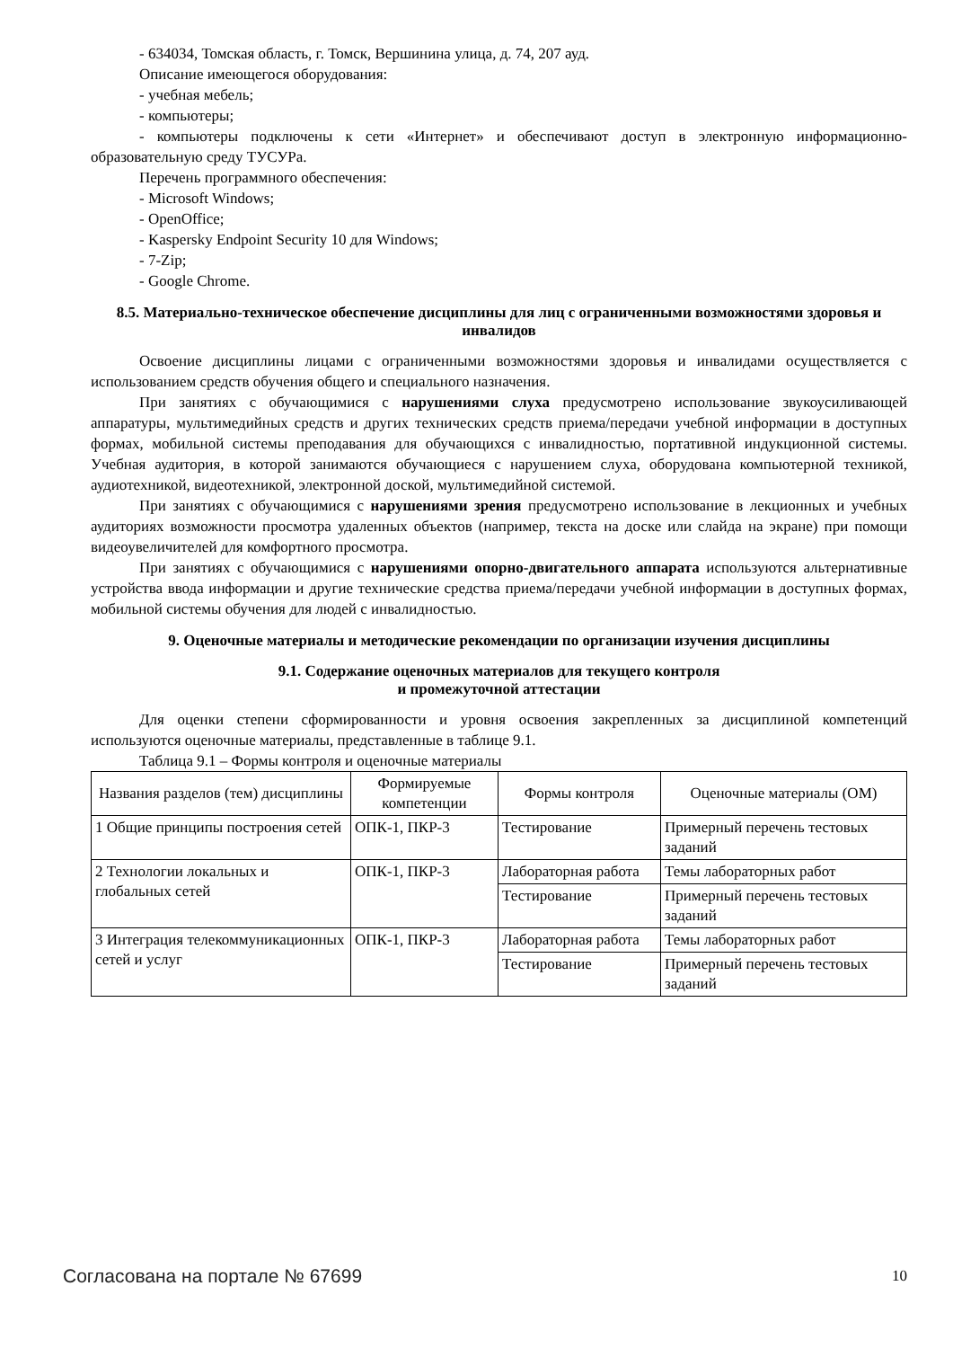- 634034, Томская область, г. Томск, Вершинина улица, д. 74, 207 ауд.
Описание имеющегося оборудования:
- учебная мебель;
- компьютеры;
- компьютеры подключены к сети «Интернет» и обеспечивают доступ в электронную информационно-образовательную среду ТУСУРа.
Перечень программного обеспечения:
- Microsoft Windows;
- OpenOffice;
- Kaspersky Endpoint Security 10 для Windows;
- 7-Zip;
- Google Chrome.
8.5. Материально-техническое обеспечение дисциплины для лиц с ограниченными возможностями здоровья и инвалидов
Освоение дисциплины лицами с ограниченными возможностями здоровья и инвалидами осуществляется с использованием средств обучения общего и специального назначения.
При занятиях с обучающимися с нарушениями слуха предусмотрено использование звукоусиливающей аппаратуры, мультимедийных средств и других технических средств приема/передачи учебной информации в доступных формах, мобильной системы преподавания для обучающихся с инвалидностью, портативной индукционной системы. Учебная аудитория, в которой занимаются обучающиеся с нарушением слуха, оборудована компьютерной техникой, аудиотехникой, видеотехникой, электронной доской, мультимедийной системой.
При занятиях с обучающимися с нарушениями зрения предусмотрено использование в лекционных и учебных аудиториях возможности просмотра удаленных объектов (например, текста на доске или слайда на экране) при помощи видеоувеличителей для комфортного просмотра.
При занятиях с обучающимися с нарушениями опорно-двигательного аппарата используются альтернативные устройства ввода информации и другие технические средства приема/передачи учебной информации в доступных формах, мобильной системы обучения для людей с инвалидностью.
9. Оценочные материалы и методические рекомендации по организации изучения дисциплины
9.1. Содержание оценочных материалов для текущего контроля
и промежуточной аттестации
Для оценки степени сформированности и уровня освоения закрепленных за дисциплиной компетенций используются оценочные материалы, представленные в таблице 9.1.
Таблица 9.1 – Формы контроля и оценочные материалы
| Названия разделов (тем) дисциплины | Формируемые компетенции | Формы контроля | Оценочные материалы (ОМ) |
| --- | --- | --- | --- |
| 1 Общие принципы построения сетей | ОПК-1, ПКР-3 | Тестирование | Примерный перечень тестовых заданий |
| 2 Технологии локальных и глобальных сетей | ОПК-1, ПКР-3 | Лабораторная работа | Темы лабораторных работ |
| | | Тестирование | Примерный перечень тестовых заданий |
| 3 Интеграция телекоммуникационных сетей и услуг | ОПК-1, ПКР-3 | Лабораторная работа | Темы лабораторных работ |
| | | Тестирование | Примерный перечень тестовых заданий |
Согласована на портале № 67699 10